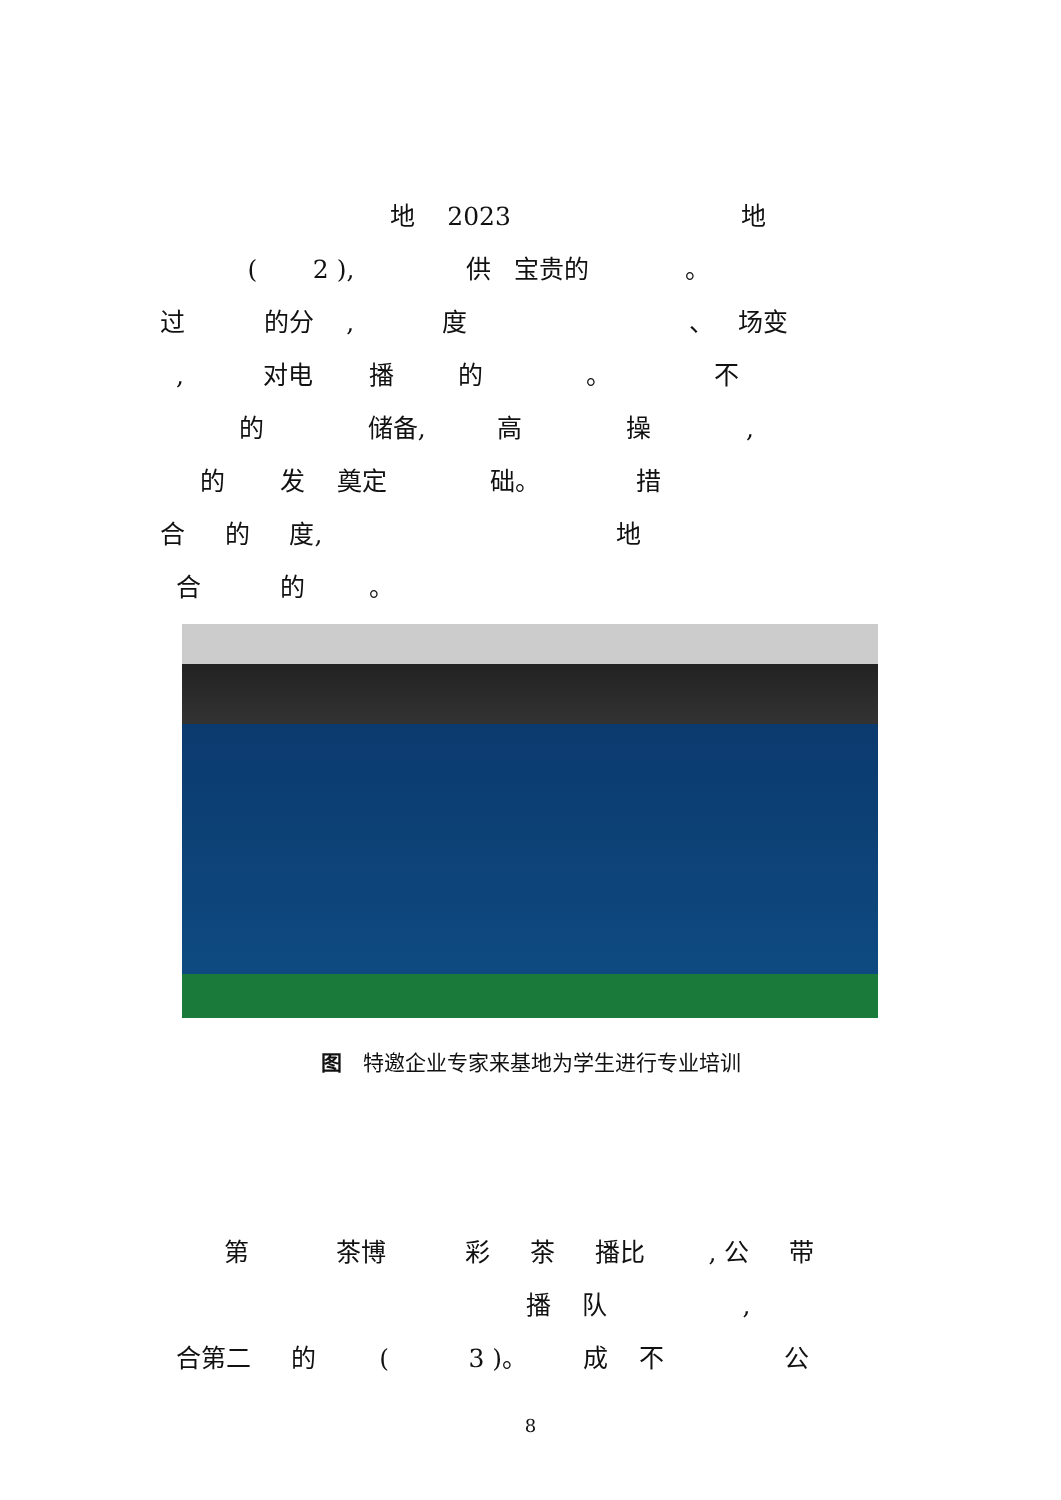地 2023 地
( 2 ), 供 宝贵的 。
过 的分 , 度 、 场变
, 对电 播 的 。 不
的 储备, 高 操 ,
的 发 奠定 础。 措
合 的 度, 地
合 的 。
图　特邀企业专家来基地为学生进行专业培训
第 茶博 彩 茶 播比 , 公 带
播 队 ,
合第二 的 ( 3 )。 成 不 公
8